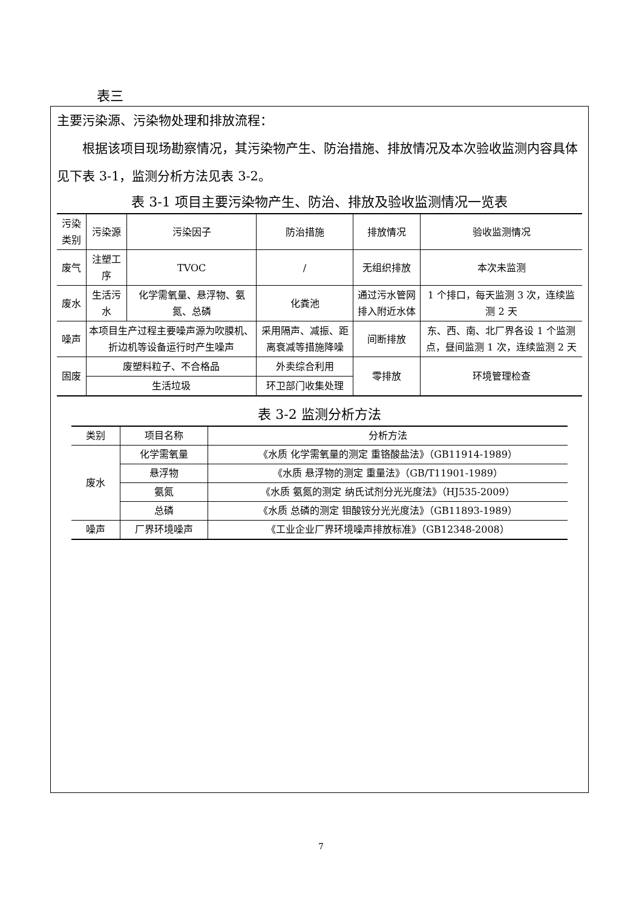表三
主要污染源、污染物处理和排放流程：
根据该项目现场勘察情况，其污染物产生、防治措施、排放情况及本次验收监测内容具体见下表 3-1，监测分析方法见表 3-2。
表 3-1 项目主要污染物产生、防治、排放及验收监测情况一览表
| 污染类别 | 污染源 | 污染因子 | 防治措施 | 排放情况 | 验收监测情况 |
| --- | --- | --- | --- | --- | --- |
| 废气 | 注塑工序 | TVOC | / | 无组织排放 | 本次未监测 |
| 废水 | 生活污水 | 化学需氧量、悬浮物、氨氮、总磷 | 化粪池 | 通过污水管网排入附近水体 | 1 个排口，每天监测 3 次，连续监测 2 天 |
| 噪声 | 本项目生产过程主要噪声源为吹膜机、折边机等设备运行时产生噪声 | | 采用隔声、减振、距离衰减等措施降噪 | 间断排放 | 东、西、南、北厂界各设 1 个监测点，昼间监测 1 次，连续监测 2 天 |
| 固废 | 废塑料粒子、不合格品 | | 外卖综合利用 | 零排放 | 环境管理检查 |
| | 生活垃圾 | | 环卫部门收集处理 | | |
表 3-2 监测分析方法
| 类别 | 项目名称 | 分析方法 |
| --- | --- | --- |
| 废水 | 化学需氧量 | 《水质 化学需氧量的测定 重铬酸盐法》（GB11914-1989） |
| | 悬浮物 | 《水质 悬浮物的测定 重量法》（GB/T11901-1989） |
| | 氨氮 | 《水质 氨氮的测定 纳氏试剂分光光度法》（HJ535-2009） |
| | 总磷 | 《水质 总磷的测定 钼酸铵分光光度法》（GB11893-1989） |
| 噪声 | 厂界环境噪声 | 《工业企业厂界环境噪声排放标准》（GB12348-2008） |
7